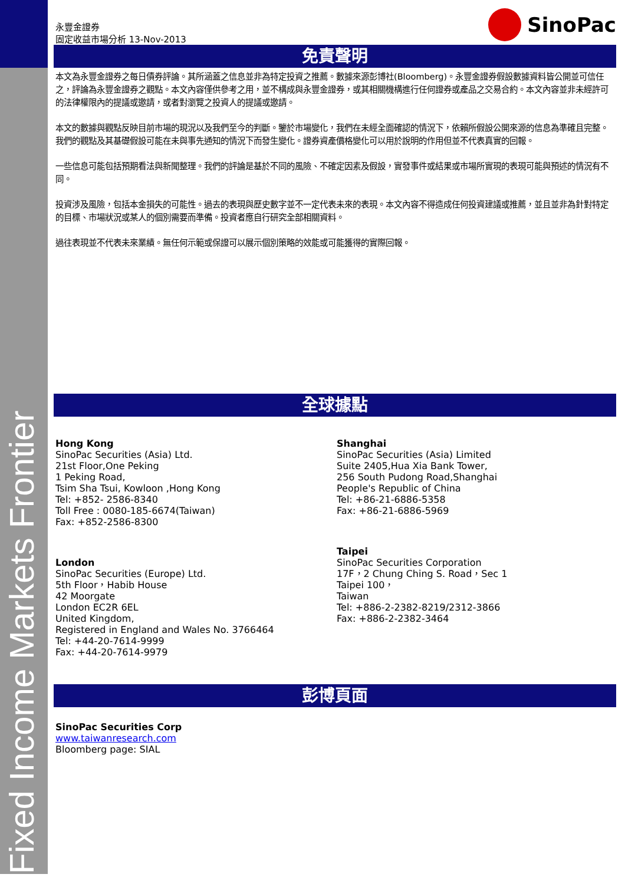Fixed Income Markets Frontier
永豐金證券
固定收益市場分析 13-Nov-2013
SinoPac
免責聲明
本文為永豐金證券之每日債券評論。其所涵蓋之信息並非為特定投資之推薦。數據來源彭博社(Bloomberg)。永豐金證券假設數據資料皆公開並可信任之，評論為永豐金證券之觀點。本文內容僅供參考之用，並不構成與永豐金證券，或其相關機構進行任何證券或產品之交易合約。本文內容並非未經許可的法律權限內的提議或邀請，或者對瀏覽之投資人的提議或邀請。
本文的數據與觀點反映目前市場的現況以及我們至今的判斷。鑒於市場變化，我們在未經全面確認的情況下，依賴所假設公開來源的信息為準確且完整。我們的觀點及其基礎假設可能在未與事先通知的情況下而發生變化。證券資產價格變化可以用於說明的作用但並不代表真實的回報。
一些信息可能包括預期看法與新聞整理。我們的評論是基於不同的風險、不確定因素及假設，實發事件或結果或市場所實現的表現可能與預述的情況有不同。
投資涉及風險，包括本金損失的可能性。過去的表現與歷史數字並不一定代表未來的表現。本文內容不得造成任何投資建議或推薦，並且並非為針對特定的目標、市場狀況或某人的個別需要而準備。投資者應自行研究全部相關資料。
過往表現並不代表未來業績。無任何示範或保證可以展示個別策略的效能或可能獲得的實際回報。
全球據點
Hong Kong
SinoPac Securities (Asia) Ltd.
21st Floor,One Peking
1 Peking Road,
Tsim Sha Tsui, Kowloon ,Hong Kong
Tel: +852- 2586-8340
Toll Free : 0080-185-6674(Taiwan)
Fax: +852-2586-8300
London
SinoPac Securities (Europe) Ltd.
5th Floor，Habib House
42 Moorgate
London EC2R 6EL
United Kingdom,
Registered in England and Wales No. 3766464
Tel: +44-20-7614-9999
Fax: +44-20-7614-9979
Shanghai
SinoPac Securities (Asia) Limited
Suite 2405,Hua Xia Bank Tower,
256 South Pudong Road,Shanghai
People's Republic of China
Tel: +86-21-6886-5358
Fax: +86-21-6886-5969
Taipei
SinoPac Securities Corporation
17F，2 Chung Ching S. Road，Sec 1
Taipei 100，
Taiwan
Tel: +886-2-2382-8219/2312-3866
Fax: +886-2-2382-3464
彭博頁面
SinoPac Securities Corp
www.taiwanresearch.com
Bloomberg page: SIAL